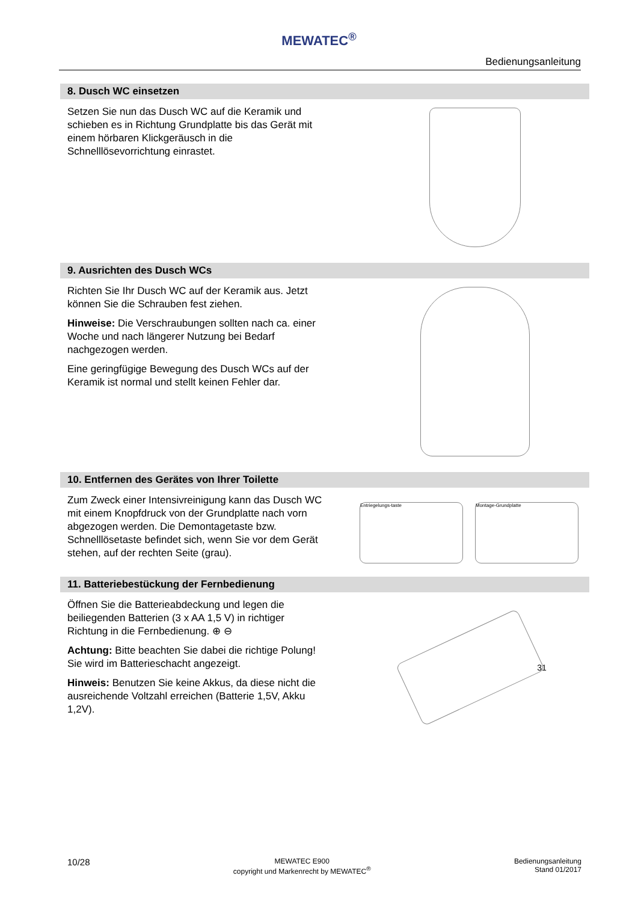MEWATEC<sup>®</sup>
Bedienungsanleitung
8. Dusch WC einsetzen
Setzen Sie nun das Dusch WC auf die Keramik und schieben es in Richtung Grundplatte bis das Gerät mit einem hörbaren Klickgeräusch in die Schnelllösevorrichtung einrastet.
9. Ausrichten des Dusch WCs
Richten Sie Ihr Dusch WC auf der Keramik aus. Jetzt können Sie die Schrauben fest ziehen.
Hinweise: Die Verschraubungen sollten nach ca. einer Woche und nach längerer Nutzung bei Bedarf nachgezogen werden.
Eine geringfügige Bewegung des Dusch WCs auf der Keramik ist normal und stellt keinen Fehler dar.
10. Entfernen des Gerätes von Ihrer Toilette
Zum Zweck einer Intensivreinigung kann das Dusch WC mit einem Knopfdruck von der Grundplatte nach vorn abgezogen werden. Die Demontagetaste bzw. Schnelllösetaste befindet sich, wenn Sie vor dem Gerät stehen, auf der rechten Seite (grau).
Entriegelungs-taste Montage-Grundplatte
11. Batteriebestückung der Fernbedienung
Öffnen Sie die Batterieabdeckung und legen die beiliegenden Batterien (3 x AA 1,5 V) in richtiger Richtung in die Fernbedienung. ⊕ ⊖
Achtung: Bitte beachten Sie dabei die richtige Polung! Sie wird im Batterieschacht angezeigt.
Hinweis: Benutzen Sie keine Akkus, da diese nicht die ausreichende Voltzahl erreichen (Batterie 1,5V, Akku 1,2V).
3 1
10/28
MEWATEC E900
copyright und Markenrecht by MEWATEC<sup>®</sup>
Bedienungsanleitung
Stand 01/2017